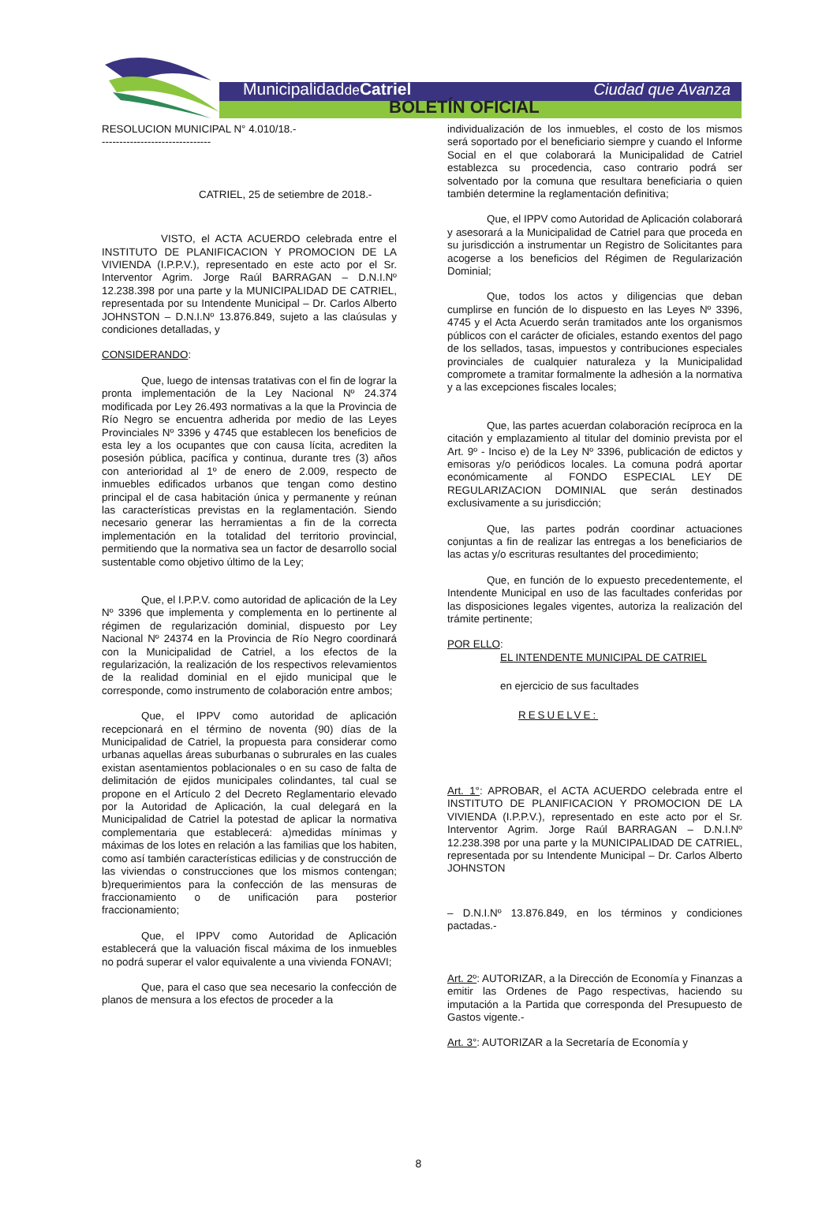Municipalidadde Catriel Ciudad que Avanza
BOLETÍN OFICIAL
RESOLUCION MUNICIPAL N° 4.010/18.-
-------------------------------
CATRIEL, 25 de setiembre de 2018.-
VISTO, el ACTA ACUERDO celebrada entre el INSTITUTO DE PLANIFICACION Y PROMOCION DE LA VIVIENDA (I.P.P.V.), representado en este acto por el Sr. Interventor Agrim. Jorge Raúl BARRAGAN – D.N.I.Nº 12.238.398 por una parte y la MUNICIPALIDAD DE CATRIEL, representada por su Intendente Municipal – Dr. Carlos Alberto JOHNSTON – D.N.I.Nº 13.876.849, sujeto a las claúsulas y condiciones detalladas, y
CONSIDERANDO:
Que, luego de intensas tratativas con el fin de lograr la pronta implementación de la Ley Nacional Nº 24.374 modificada por Ley 26.493 normativas a la que la Provincia de Río Negro se encuentra adherida por medio de las Leyes Provinciales Nº 3396 y 4745 que establecen los beneficios de esta ley a los ocupantes que con causa lícita, acrediten la posesión pública, pacífica y continua, durante tres (3) años con anterioridad al 1º de enero de 2.009, respecto de inmuebles edificados urbanos que tengan como destino principal el de casa habitación única y permanente y reúnan las características previstas en la reglamentación. Siendo necesario generar las herramientas a fin de la correcta implementación en la totalidad del territorio provincial, permitiendo que la normativa sea un factor de desarrollo social sustentable como objetivo último de la Ley;
Que, el I.P.P.V. como autoridad de aplicación de la Ley Nº 3396 que implementa y complementa en lo pertinente al régimen de regularización dominial, dispuesto por Ley Nacional Nº 24374 en la Provincia de Río Negro coordinará con la Municipalidad de Catriel, a los efectos de la regularización, la realización de los respectivos relevamientos de la realidad dominial en el ejido municipal que le corresponde, como instrumento de colaboración entre ambos;
Que, el IPPV como autoridad de aplicación recepcionará en el término de noventa (90) días de la Municipalidad de Catriel, la propuesta para considerar como urbanas aquellas áreas suburbanas o subrurales en las cuales existan asentamientos poblacionales o en su caso de falta de delimitación de ejidos municipales colindantes, tal cual se propone en el Artículo 2 del Decreto Reglamentario elevado por la Autoridad de Aplicación, la cual delegará en la Municipalidad de Catriel la potestad de aplicar la normativa complementaria que establecerá: a)medidas mínimas y máximas de los lotes en relación a las familias que los habiten, como así también características edilicias y de construcción de las viviendas o construcciones que los mismos contengan; b)requerimientos para la confección de las mensuras de fraccionamiento o de unificación para posterior fraccionamiento;
Que, el IPPV como Autoridad de Aplicación establecerá que la valuación fiscal máxima de los inmuebles no podrá superar el valor equivalente a una vivienda FONAVI;
Que, para el caso que sea necesario la confección de planos de mensura a los efectos de proceder a la
individualización de los inmuebles, el costo de los mismos será soportado por el beneficiario siempre y cuando el Informe Social en el que colaborará la Municipalidad de Catriel establezca su procedencia, caso contrario podrá ser solventado por la comuna que resultara beneficiaria o quien también determine la reglamentación definitiva;
Que, el IPPV como Autoridad de Aplicación colaborará y asesorará a la Municipalidad de Catriel para que proceda en su jurisdicción a instrumentar un Registro de Solicitantes para acogerse a los beneficios del Régimen de Regularización Dominial;
Que, todos los actos y diligencias que deban cumplirse en función de lo dispuesto en las Leyes Nº 3396, 4745 y el Acta Acuerdo serán tramitados ante los organismos públicos con el carácter de oficiales, estando exentos del pago de los sellados, tasas, impuestos y contribuciones especiales provinciales de cualquier naturaleza y la Municipalidad compromete a tramitar formalmente la adhesión a la normativa y a las excepciones fiscales locales;
Que, las partes acuerdan colaboración recíproca en la citación y emplazamiento al titular del dominio prevista por el Art. 9º - Inciso e) de la Ley Nº 3396, publicación de edictos y emisoras y/o periódicos locales. La comuna podrá aportar económicamente al FONDO ESPECIAL LEY DE REGULARIZACION DOMINIAL que serán destinados exclusivamente a su jurisdicción;
Que, las partes podrán coordinar actuaciones conjuntas a fin de realizar las entregas a los beneficiarios de las actas y/o escrituras resultantes del procedimiento;
Que, en función de lo expuesto precedentemente, el Intendente Municipal en uso de las facultades conferidas por las disposiciones legales vigentes, autoriza la realización del trámite pertinente;
POR ELLO:
EL INTENDENTE MUNICIPAL DE CATRIEL
en ejercicio de sus facultades
RESUELVE:
Art. 1°: APROBAR, el ACTA ACUERDO celebrada entre el INSTITUTO DE PLANIFICACION Y PROMOCION DE LA VIVIENDA (I.P.P.V.), representado en este acto por el Sr. Interventor Agrim. Jorge Raúl BARRAGAN – D.N.I.Nº 12.238.398 por una parte y la MUNICIPALIDAD DE CATRIEL, representada por su Intendente Municipal – Dr. Carlos Alberto JOHNSTON
– D.N.I.Nº 13.876.849, en los términos y condiciones pactadas.-
Art. 2º: AUTORIZAR, a la Dirección de Economía y Finanzas a emitir las Ordenes de Pago respectivas, haciendo su imputación a la Partida que corresponda del Presupuesto de Gastos vigente.-
Art. 3°: AUTORIZAR a la Secretaría de Economía y
8